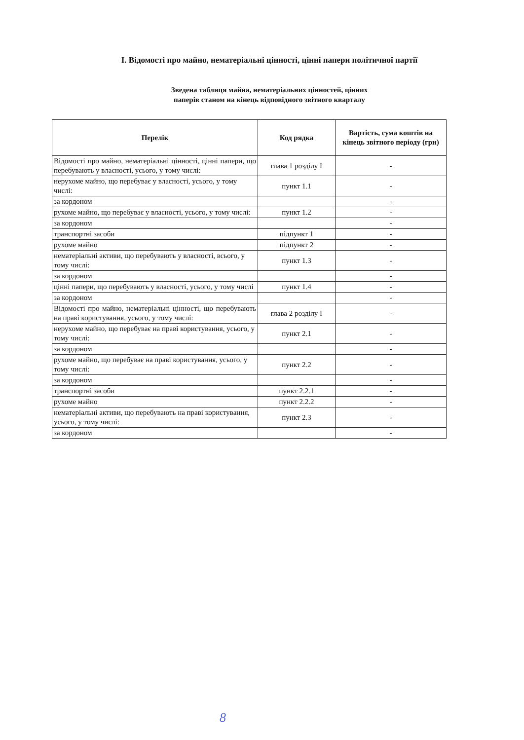І. Відомості про майно, нематеріальні цінності, цінні папери політичної партії
Зведена таблиця майна, нематеріальних цінностей, цінних паперів станом на кінець відповідного звітного кварталу
| Перелік | Код рядка | Вартість, сума коштів на кінець звітного періоду (грн) |
| --- | --- | --- |
| Відомості про майно, нематеріальні цінності, цінні папери, що перебувають у власності, усього, у тому числі: | глава 1 розділу І | - |
| нерухоме майно, що перебуває у власності, усього, у тому числі: | пункт 1.1 | - |
| за кордоном | | - |
| рухоме майно, що перебуває у власності, усього, у тому числі: | пункт 1.2 | - |
| за кордоном | | - |
| транспортні засоби | підпункт 1 | - |
| рухоме майно | підпункт 2 | - |
| нематеріальні активи, що перебувають у власності, всього, у тому числі: | пункт 1.3 | - |
| за кордоном | | - |
| цінні папери, що перебувають у власності, усього, у тому числі | пункт 1.4 | - |
| за кордоном | | - |
| Відомості про майно, нематеріальні цінності, що перебувають на праві користування, усього, у тому числі: | глава 2 розділу І | - |
| нерухоме майно, що перебуває на праві користування, усього, у тому числі: | пункт 2.1 | - |
| за кордоном | | - |
| рухоме майно, що перебуває на праві користування, усього, у тому числі: | пункт 2.2 | - |
| за кордоном | | - |
| транспортні засоби | пункт 2.2.1 | - |
| рухоме майно | пункт 2.2.2 | - |
| нематеріальні активи, що перебувають на праві користування, усього, у тому числі: | пункт 2.3 | - |
| за кордоном | | - |
8